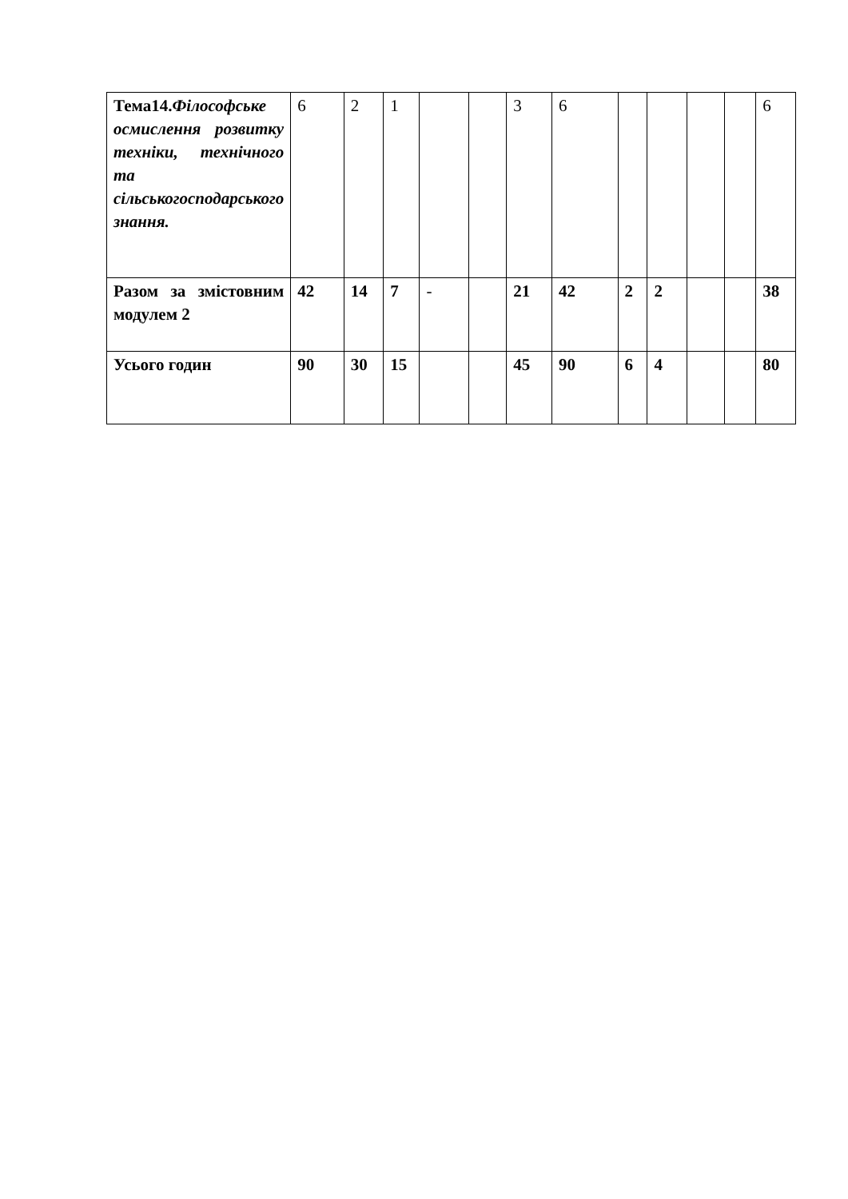| Тема14. Філософське осмислення розвитку техніки, технічного та сільськогосподарського знання. | 6 | 2 | 1 | | | 3 | 6 | | | | | 6 |
| Разом за змістовним модулем 2 | 42 | 14 | 7 | - | | 21 | 42 | 2 | 2 | | | 38 |
| Усього годин | 90 | 30 | 15 | | | 45 | 90 | 6 | 4 | | | 80 |